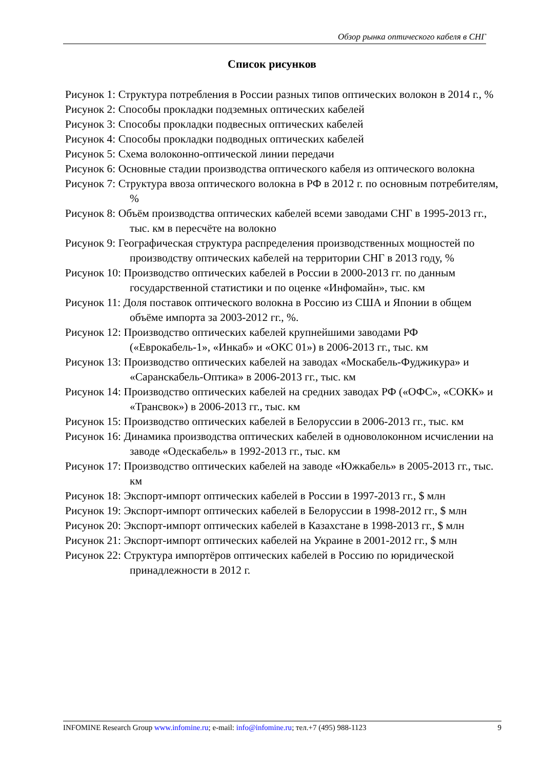Обзор рынка оптического кабеля в СНГ
Список рисунков
Рисунок 1: Структура потребления в России разных типов оптических волокон в 2014 г., %
Рисунок 2: Способы прокладки подземных оптических кабелей
Рисунок 3: Способы прокладки подвесных оптических кабелей
Рисунок 4: Способы прокладки подводных оптических кабелей
Рисунок 5: Схема волоконно-оптической линии передачи
Рисунок 6: Основные стадии производства оптического кабеля из оптического волокна
Рисунок 7: Структура ввоза оптического волокна в РФ в 2012 г. по основным потребителям, %
Рисунок 8: Объём производства оптических кабелей всеми заводами СНГ в 1995-2013 гг., тыс. км в пересчёте на волокно
Рисунок 9: Географическая структура распределения производственных мощностей по производству оптических кабелей на территории СНГ в 2013 году, %
Рисунок 10: Производство оптических кабелей в России в 2000-2013 гг. по данным государственной статистики и по оценке «Инфомайн», тыс. км
Рисунок 11: Доля поставок оптического волокна в Россию из США и Японии в общем объёме импорта за 2003-2012 гг., %.
Рисунок 12: Производство оптических кабелей крупнейшими заводами РФ («Еврокабель-1», «Инкаб» и «ОКС 01») в 2006-2013 гг., тыс. км
Рисунок 13: Производство оптических кабелей на заводах «Москабель-Фуджикура» и «Саранскабель-Оптика» в 2006-2013 гг., тыс. км
Рисунок 14: Производство оптических кабелей на средних заводах РФ («ОФС», «СОКК» и «Трансвок») в 2006-2013 гг., тыс. км
Рисунок 15: Производство оптических кабелей в Белоруссии в 2006-2013 гг., тыс. км
Рисунок 16: Динамика производства оптических кабелей в одноволоконном исчислении на заводе «Одескабель» в 1992-2013 гг., тыс. км
Рисунок 17: Производство оптических кабелей на заводе «Южкабель» в 2005-2013 гг., тыс. км
Рисунок 18: Экспорт-импорт оптических кабелей в России в 1997-2013 гг., $ млн
Рисунок 19: Экспорт-импорт оптических кабелей в Белоруссии в 1998-2012 гг., $ млн
Рисунок 20: Экспорт-импорт оптических кабелей в Казахстане в 1998-2013 гг., $ млн
Рисунок 21: Экспорт-импорт оптических кабелей на Украине в 2001-2012 гг., $ млн
Рисунок 22: Структура импортёров оптических кабелей в Россию по юридической принадлежности в 2012 г.
INFOMINE Research Group www.infomine.ru; e-mail: info@infomine.ru; тел.+7 (495) 988-1123 9